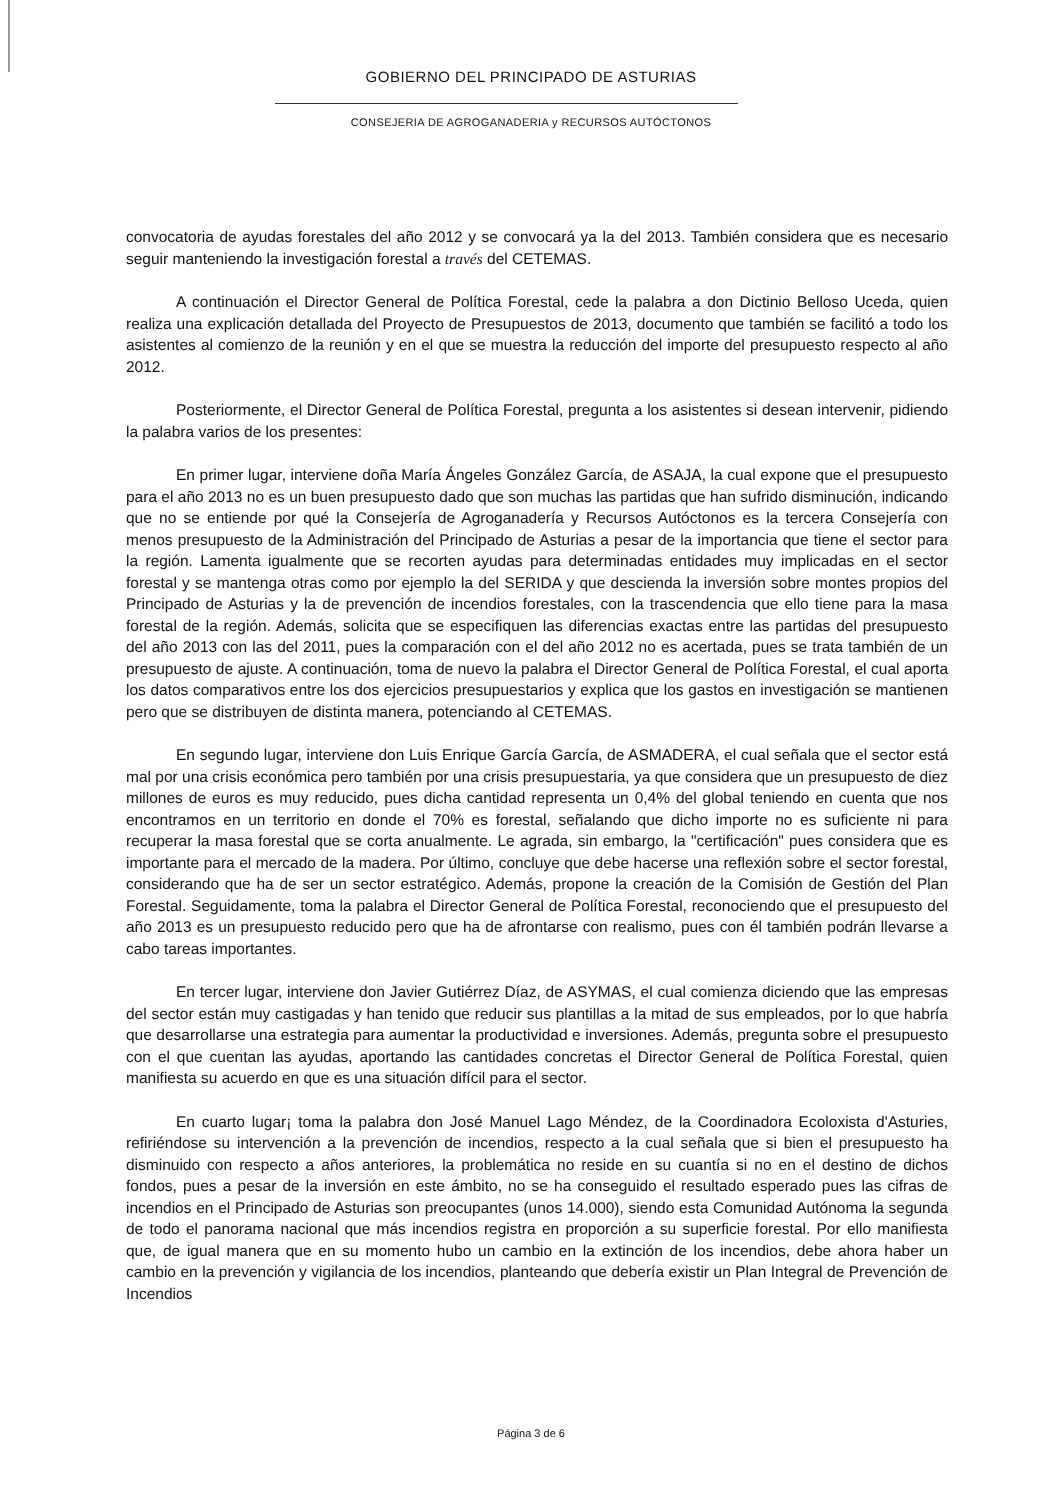GOBIERNO DEL PRINCIPADO DE ASTURIAS
CONSEJERIA DE AGROGANADERIA y RECURSOS AUTÓCTONOS
convocatoria de ayudas forestales del año 2012 y se convocará ya la del 2013. También considera que es necesario seguir manteniendo la investigación forestal a través del CETEMAS.
A continuación el Director General de Política Forestal, cede la palabra a don Dictinio Belloso Uceda, quien realiza una explicación detallada del Proyecto de Presupuestos de 2013, documento que también se facilitó a todo los asistentes al comienzo de la reunión y en el que se muestra la reducción del importe del presupuesto respecto al año 2012.
Posteriormente, el Director General de Política Forestal, pregunta a los asistentes si desean intervenir, pidiendo la palabra varios de los presentes:
En primer lugar, interviene doña María Ángeles González García, de ASAJA, la cual expone que el presupuesto para el año 2013 no es un buen presupuesto dado que son muchas las partidas que han sufrido disminución, indicando que no se entiende por qué la Consejería de Agroganadería y Recursos Autóctonos es la tercera Consejería con menos presupuesto de la Administración del Principado de Asturias a pesar de la importancia que tiene el sector para la región. Lamenta igualmente que se recorten ayudas para determinadas entidades muy implicadas en el sector forestal y se mantenga otras como por ejemplo la del SERIDA y que descienda la inversión sobre montes propios del Principado de Asturias y la de prevención de incendios forestales, con la trascendencia que ello tiene para la masa forestal de la región. Además, solicita que se especifiquen las diferencias exactas entre las partidas del presupuesto del año 2013 con las del 2011, pues la comparación con el del año 2012 no es acertada, pues se trata también de un presupuesto de ajuste. A continuación, toma de nuevo la palabra el Director General de Política Forestal, el cual aporta los datos comparativos entre los dos ejercicios presupuestarios y explica que los gastos en investigación se mantienen pero que se distribuyen de distinta manera, potenciando al CETEMAS.
En segundo lugar, interviene don Luis Enrique García García, de ASMADERA, el cual señala que el sector está mal por una crisis económica pero también por una crisis presupuestaria, ya que considera que un presupuesto de diez millones de euros es muy reducido, pues dicha cantidad representa un 0,4% del global teniendo en cuenta que nos encontramos en un territorio en donde el 70% es forestal, señalando que dicho importe no es suficiente ni para recuperar la masa forestal que se corta anualmente. Le agrada, sin embargo, la "certificación" pues considera que es importante para el mercado de la madera. Por último, concluye que debe hacerse una reflexión sobre el sector forestal, considerando que ha de ser un sector estratégico. Además, propone la creación de la Comisión de Gestión del Plan Forestal. Seguidamente, toma la palabra el Director General de Política Forestal, reconociendo que el presupuesto del año 2013 es un presupuesto reducido pero que ha de afrontarse con realismo, pues con él también podrán llevarse a cabo tareas importantes.
En tercer lugar, interviene don Javier Gutiérrez Díaz, de ASYMAS, el cual comienza diciendo que las empresas del sector están muy castigadas y han tenido que reducir sus plantillas a la mitad de sus empleados, por lo que habría que desarrollarse una estrategia para aumentar la productividad e inversiones. Además, pregunta sobre el presupuesto con el que cuentan las ayudas, aportando las cantidades concretas el Director General de Política Forestal, quien manifiesta su acuerdo en que es una situación difícil para el sector.
En cuarto lugar¡ toma la palabra don José Manuel Lago Méndez, de la Coordinadora Ecoloxista d'Asturies, refiriéndose su intervención a la prevención de incendios, respecto a la cual señala que si bien el presupuesto ha disminuido con respecto a años anteriores, la problemática no reside en su cuantía si no en el destino de dichos fondos, pues a pesar de la inversión en este ámbito, no se ha conseguido el resultado esperado pues las cifras de incendios en el Principado de Asturias son preocupantes (unos 14.000), siendo esta Comunidad Autónoma la segunda de todo el panorama nacional que más incendios registra en proporción a su superficie forestal. Por ello manifiesta que, de igual manera que en su momento hubo un cambio en la extinción de los incendios, debe ahora haber un cambio en la prevención y vigilancia de los incendios, planteando que debería existir un Plan Integral de Prevención de Incendios
Página 3 de 6